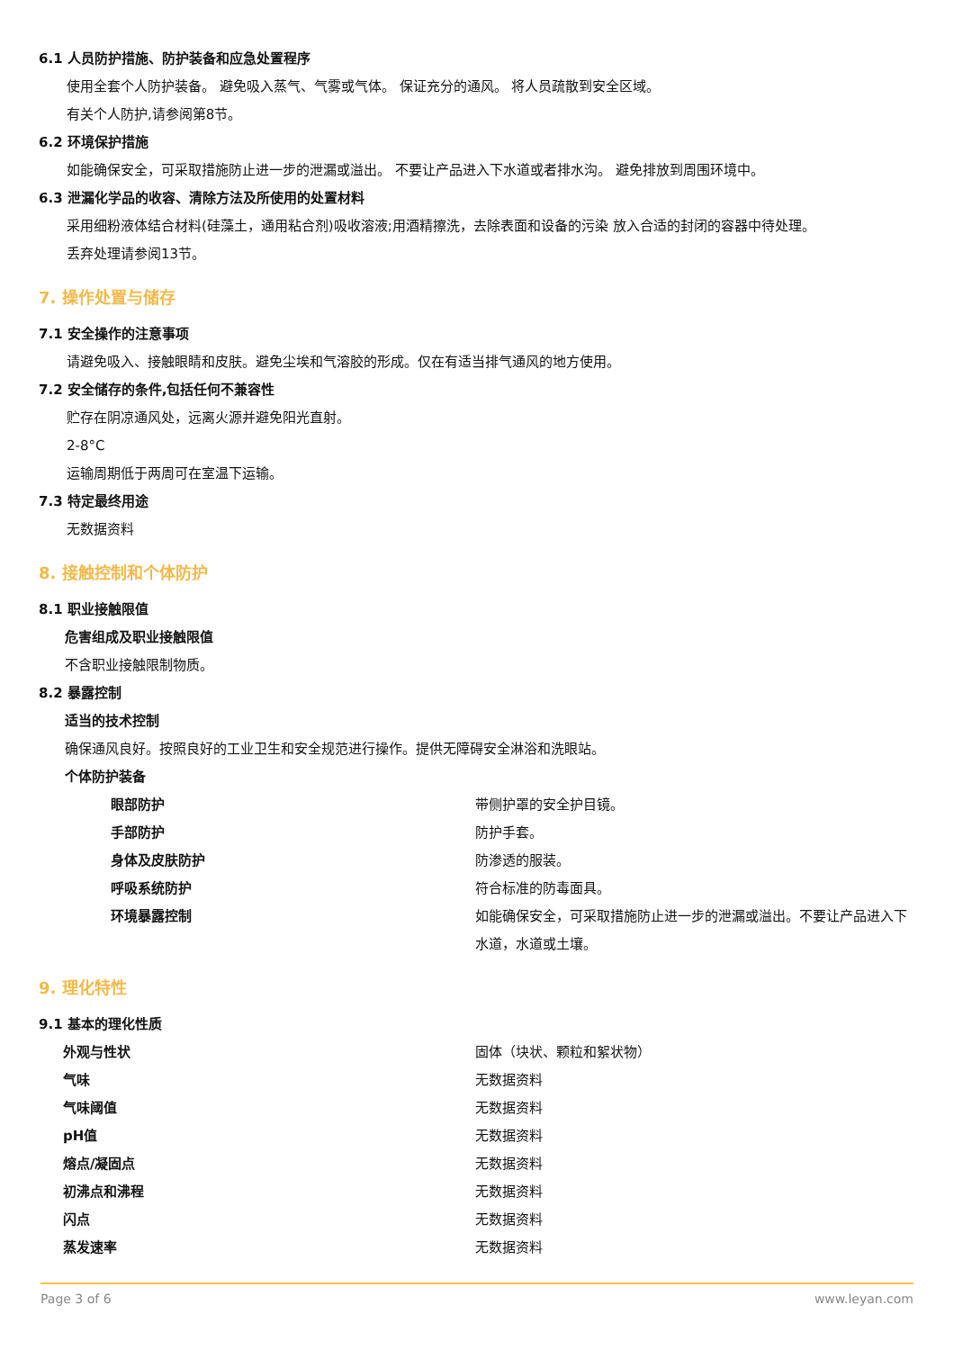6.1 人员防护措施、防护装备和应急处置程序
使用全套个人防护装备。 避免吸入蒸气、气雾或气体。 保证充分的通风。 将人员疏散到安全区域。
有关个人防护,请参阅第8节。
6.2 环境保护措施
如能确保安全，可采取措施防止进一步的泄漏或溢出。 不要让产品进入下水道或者排水沟。 避免排放到周围环境中。
6.3 泄漏化学品的收容、清除方法及所使用的处置材料
采用细粉液体结合材料(硅藻土，通用粘合剂)吸收溶液;用酒精擦洗，去除表面和设备的污染 放入合适的封闭的容器中待处理。
丢弃处理请参阅13节。
7. 操作处置与储存
7.1 安全操作的注意事项
请避免吸入、接触眼睛和皮肤。避免尘埃和气溶胶的形成。仅在有适当排气通风的地方使用。
7.2 安全储存的条件,包括任何不兼容性
贮存在阴凉通风处，远离火源并避免阳光直射。
2-8°C
运输周期低于两周可在室温下运输。
7.3 特定最终用途
无数据资料
8. 接触控制和个体防护
8.1 职业接触限值
危害组成及职业接触限值
不含职业接触限制物质。
8.2 暴露控制
适当的技术控制
确保通风良好。按照良好的工业卫生和安全规范进行操作。提供无障碍安全淋浴和洗眼站。
个体防护装备
| 眼部防护 | 带侧护罩的安全护目镜。 |
| 手部防护 | 防护手套。 |
| 身体及皮肤防护 | 防渗透的服装。 |
| 呼吸系统防护 | 符合标准的防毒面具。 |
| 环境暴露控制 | 如能确保安全，可采取措施防止进一步的泄漏或溢出。不要让产品进入下水道，水道或土壤。 |
9. 理化特性
9.1 基本的理化性质
| 外观与性状 | 固体（块状、颗粒和絮状物） |
| 气味 | 无数据资料 |
| 气味阈值 | 无数据资料 |
| pH值 | 无数据资料 |
| 熔点/凝固点 | 无数据资料 |
| 初沸点和沸程 | 无数据资料 |
| 闪点 | 无数据资料 |
| 蒸发速率 | 无数据资料 |
Page 3 of 6 www.leyan.com